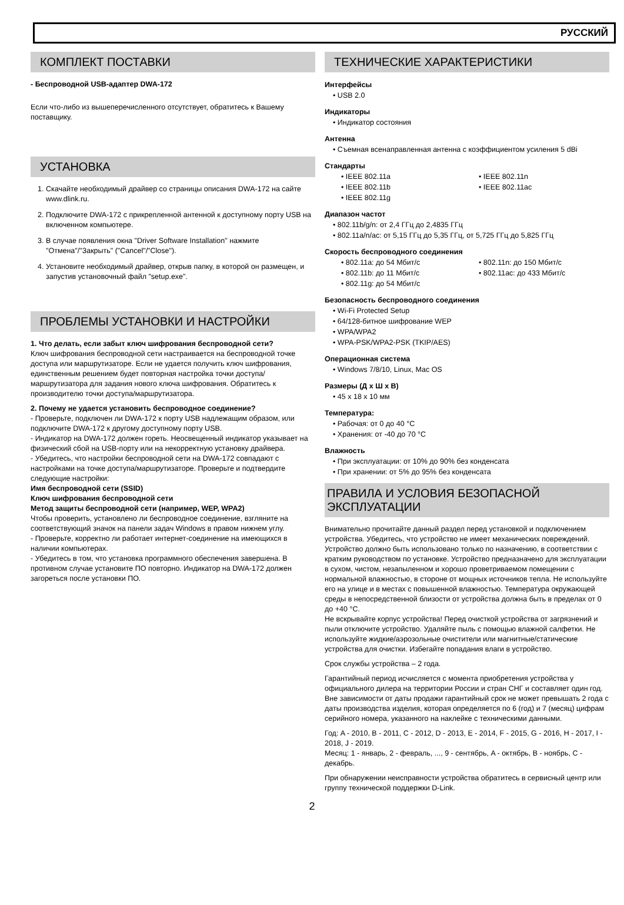РУССКИЙ
КОМПЛЕКТ ПОСТАВКИ
- Беспроводной USB-адаптер DWA-172
Если что-либо из вышеперечисленного отсутствует, обратитесь к Вашему поставщику.
УСТАНОВКА
1. Скачайте необходимый драйвер со страницы описания DWA-172 на сайте www.dlink.ru.
2. Подключите DWA-172 с прикрепленной антенной к доступному порту USB на включенном компьютере.
3. В случае появления окна "Driver Software Installation" нажмите "Отмена"/"Закрыть" ("Cancel"/"Close").
4. Установите необходимый драйвер, открыв папку, в которой он размещен, и запустив установочный файл "setup.exe".
ПРОБЛЕМЫ УСТАНОВКИ И НАСТРОЙКИ
1. Что делать, если забыт ключ шифрования беспроводной сети?
Ключ шифрования беспроводной сети настраивается на беспроводной точке доступа или маршрутизаторе. Если не удается получить ключ шифрования, единственным решением будет повторная настройка точки доступа/маршрутизатора для задания нового ключа шифрования. Обратитесь к производителю точки доступа/маршрутизатора.
2. Почему не удается установить беспроводное соединение?
- Проверьте, подключен ли DWA-172 к порту USB надлежащим образом, или подключите DWA-172 к другому доступному порту USB.
- Индикатор на DWA-172 должен гореть. Неосвещенный индикатор указывает на физический сбой на USB-порту или на некорректную установку драйвера.
- Убедитесь, что настройки беспроводной сети на DWA-172 совпадают с настройками на точке доступа/маршрутизаторе. Проверьте и подтвердите следующие настройки:
Имя беспроводной сети (SSID)
Ключ шифрования беспроводной сети
Метод защиты беспроводной сети (например, WEP, WPA2)
Чтобы проверить, установлено ли беспроводное соединение, взгляните на соответствующий значок на панели задач Windows в правом нижнем углу.
- Проверьте, корректно ли работает интернет-соединение на имеющихся в наличии компьютерах.
- Убедитесь в том, что установка программного обеспечения завершена. В противном случае установите ПО повторно. Индикатор на DWA-172 должен загореться после установки ПО.
ТЕХНИЧЕСКИЕ ХАРАКТЕРИСТИКИ
Интерфейсы
• USB 2.0
Индикаторы
• Индикатор состояния
Антенна
• Съемная всенаправленная антенна с коэффициентом усиления 5 dBi
Стандарты
• IEEE 802.11a
• IEEE 802.11b
• IEEE 802.11g
• IEEE 802.11n
• IEEE 802.11ac
Диапазон частот
• 802.11b/g/n: от 2,4 ГГц до 2,4835 ГГц
• 802.11a/n/ac: от 5,15 ГГц до 5,35 ГГц, от 5,725 ГГц до 5,825 ГГц
Скорость беспроводного соединения
• 802.11a: до 54 Мбит/с
• 802.11b: до 11 Мбит/с
• 802.11g: до 54 Мбит/с
• 802.11n: до 150 Мбит/с
• 802.11ac: до 433 Мбит/с
Безопасность беспроводного соединения
• Wi-Fi Protected Setup
• 64/128-битное шифрование WEP
• WPA/WPA2
• WPA-PSK/WPA2-PSK (TKIP/AES)
Операционная система
• Windows 7/8/10, Linux, Mac OS
Размеры (Д x Ш x В)
• 45 x 18 x 10 мм
Температура:
• Рабочая: от 0 до 40 °C
• Хранения: от -40 до 70 °C
Влажность
• При эксплуатации: от 10% до 90% без конденсата
• При хранении: от 5% до 95% без конденсата
ПРАВИЛА И УСЛОВИЯ БЕЗОПАСНОЙ ЭКСПЛУАТАЦИИ
Внимательно прочитайте данный раздел перед установкой и подключением устройства. Убедитесь, что устройство не имеет механических повреждений. Устройство должно быть использовано только по назначению, в соответствии с кратким руководством по установке. Устройство предназначено для эксплуатации в сухом, чистом, незапыленном и хорошо проветриваемом помещении с нормальной влажностью, в стороне от мощных источников тепла. Не используйте его на улице и в местах с повышенной влажностью. Температура окружающей среды в непосредственной близости от устройства должна быть в пределах от 0 до +40 °C.
Не вскрывайте корпус устройства! Перед очисткой устройства от загрязнений и пыли отключите устройство. Удаляйте пыль с помощью влажной салфетки. Не используйте жидкие/аэрозольные очистители или магнитные/статические устройства для очистки. Избегайте попадания влаги в устройство.
Срок службы устройства – 2 года.
Гарантийный период исчисляется с момента приобретения устройства у официального дилера на территории России и стран СНГ и составляет один год.
Вне зависимости от даты продажи гарантийный срок не может превышать 2 года с даты производства изделия, которая определяется по 6 (год) и 7 (месяц) цифрам серийного номера, указанного на наклейке с техническими данными.
Год: A - 2010, B - 2011, C - 2012, D - 2013, E - 2014, F - 2015, G - 2016, H - 2017, I - 2018, J - 2019.
Месяц: 1 - январь, 2 - февраль, ..., 9 - сентябрь, A - октябрь, B - ноябрь, C - декабрь.
При обнаружении неисправности устройства обратитесь в сервисный центр или группу технической поддержки D-Link.
2